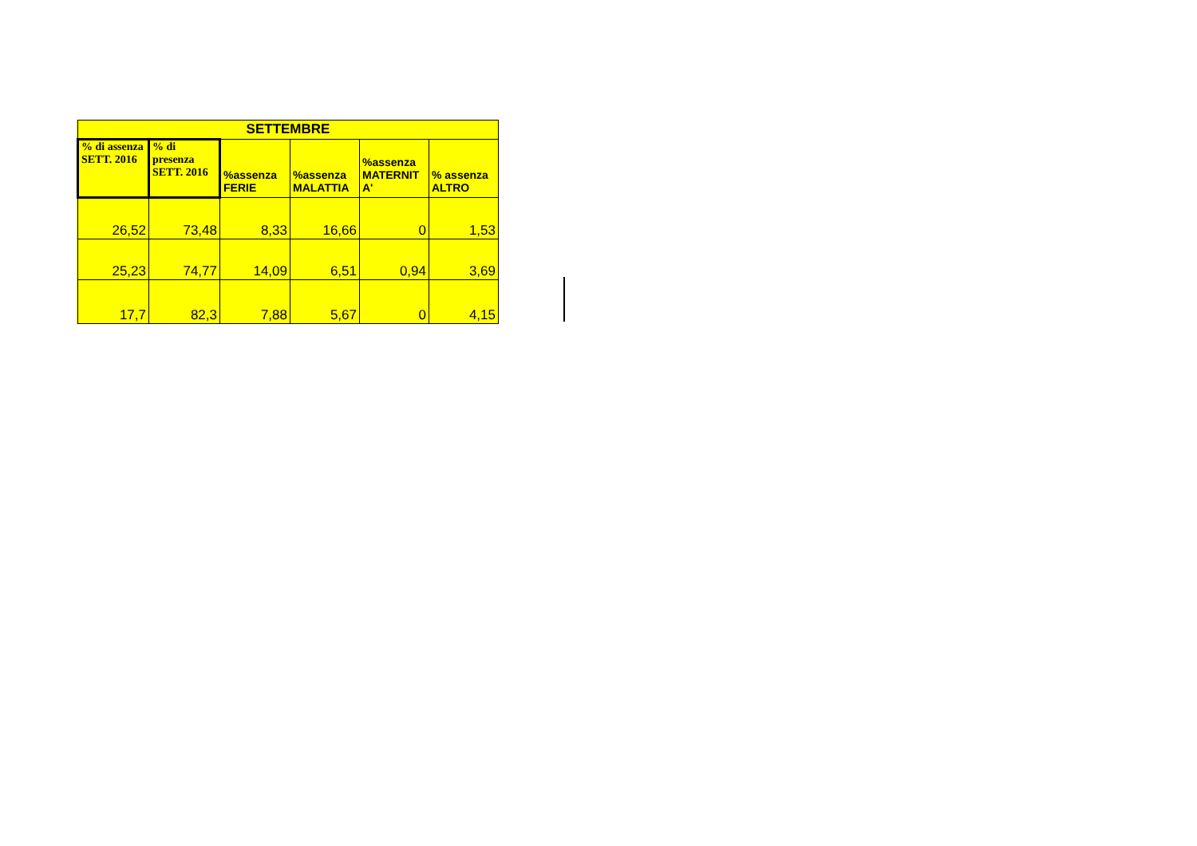| SETTEMBRE | | | | | |
| --- | --- | --- | --- | --- | --- |
| % di assenza SETT. 2016 | % di presenza SETT. 2016 | %assenza FERIE | %assenza MALATTIA | %assenza MATERNIT A' | % assenza ALTRO |
| 26,52 | 73,48 | 8,33 | 16,66 | 0 | 1,53 |
| 25,23 | 74,77 | 14,09 | 6,51 | 0,94 | 3,69 |
| 17,7 | 82,3 | 7,88 | 5,67 | 0 | 4,15 |